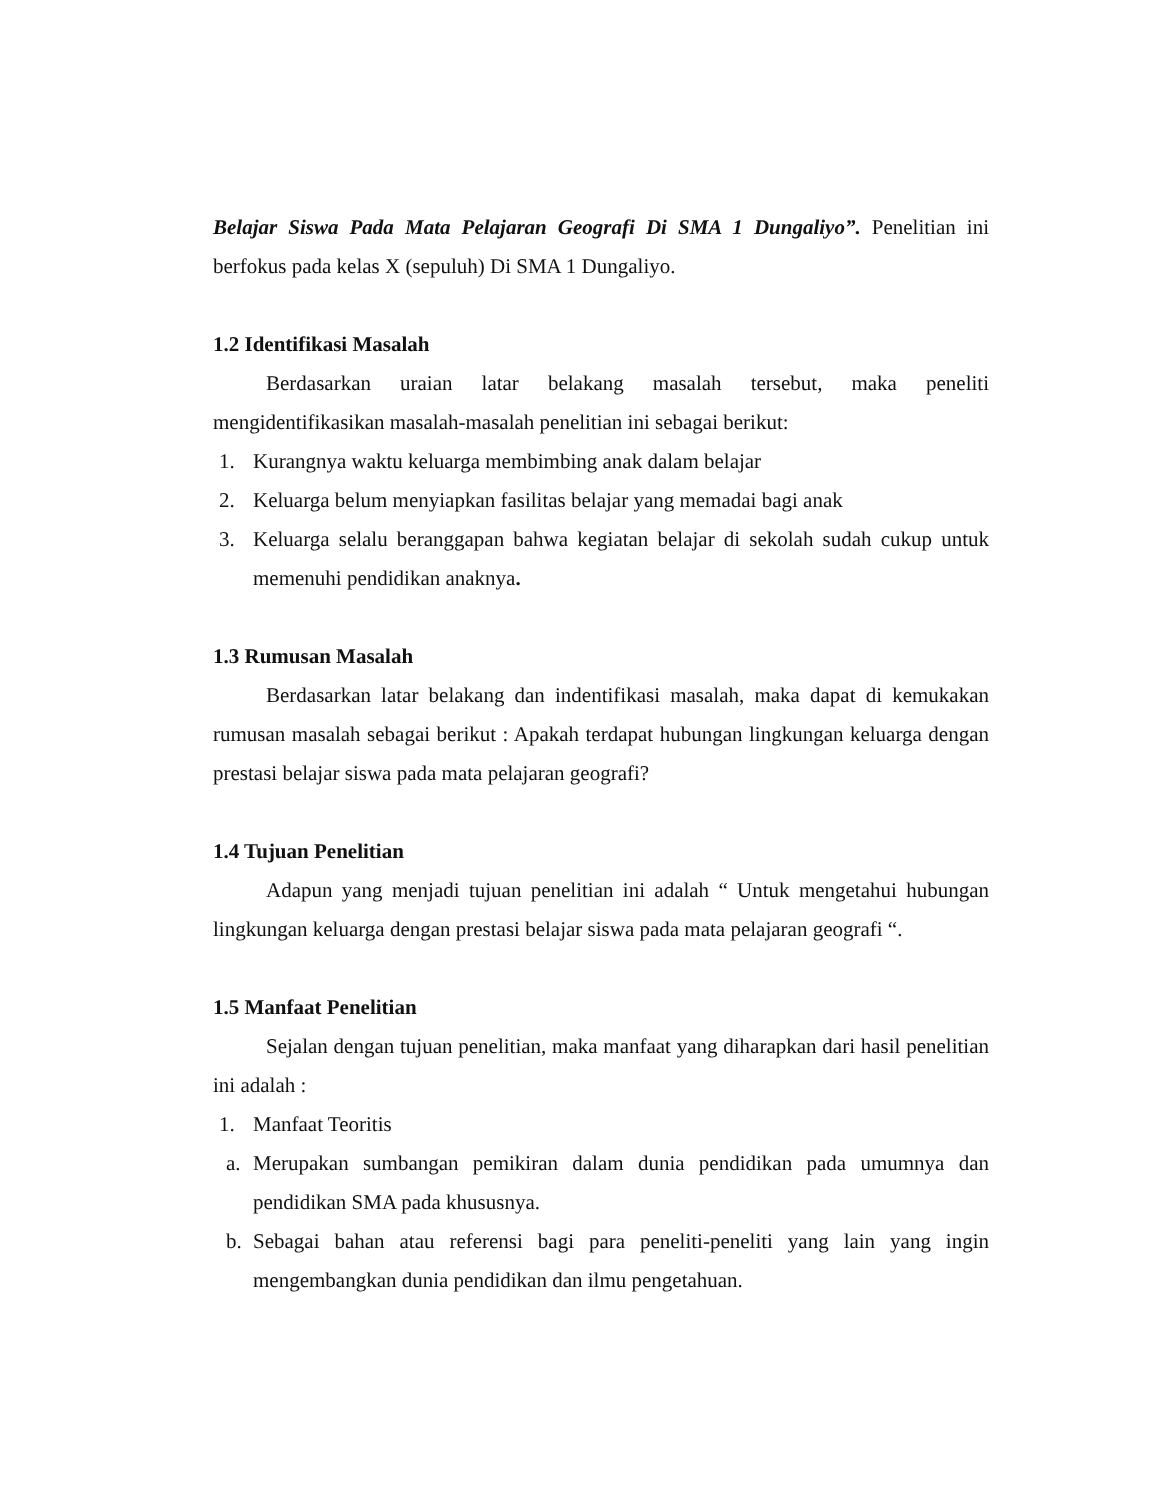Belajar Siswa Pada Mata Pelajaran Geografi Di SMA 1 Dungaliyo”. Penelitian ini berfokus pada kelas X (sepuluh) Di SMA 1 Dungaliyo.
1.2 Identifikasi Masalah
Berdasarkan uraian latar belakang masalah tersebut, maka peneliti mengidentifikasikan masalah-masalah penelitian ini sebagai berikut:
1. Kurangnya waktu keluarga membimbing anak dalam belajar
2. Keluarga belum menyiapkan fasilitas belajar yang memadai bagi anak
3. Keluarga selalu beranggapan bahwa kegiatan belajar di sekolah sudah cukup untuk memenuhi pendidikan anaknya.
1.3 Rumusan Masalah
Berdasarkan latar belakang dan indentifikasi masalah, maka dapat di kemukakan rumusan masalah sebagai berikut : Apakah terdapat hubungan lingkungan keluarga dengan prestasi belajar siswa pada mata pelajaran geografi?
1.4 Tujuan Penelitian
Adapun yang menjadi tujuan penelitian ini adalah “ Untuk mengetahui hubungan lingkungan keluarga dengan prestasi belajar siswa pada mata pelajaran geografi “.
1.5 Manfaat Penelitian
Sejalan dengan tujuan penelitian, maka manfaat yang diharapkan dari hasil penelitian ini adalah :
1. Manfaat Teoritis
a. Merupakan sumbangan pemikiran dalam dunia pendidikan pada umumnya dan pendidikan SMA pada khususnya.
b. Sebagai bahan atau referensi bagi para peneliti-peneliti yang lain yang ingin mengembangkan dunia pendidikan dan ilmu pengetahuan.